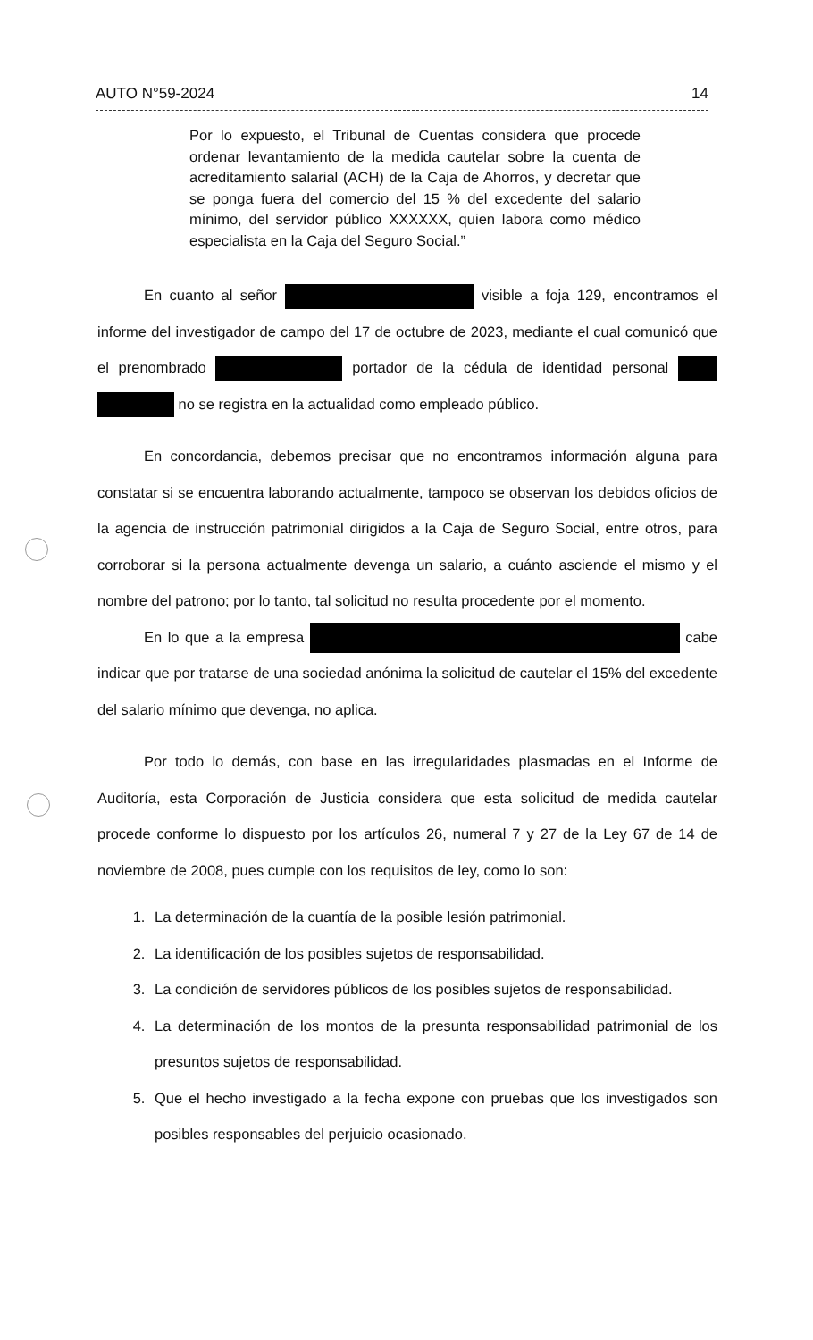AUTO N°59-2024 14
Por lo expuesto, el Tribunal de Cuentas considera que procede ordenar levantamiento de la medida cautelar sobre la cuenta de acreditamiento salarial (ACH) de la Caja de Ahorros, y decretar que se ponga fuera del comercio del 15 % del excedente del salario mínimo, del servidor público XXXXXX, quien labora como médico especialista en la Caja del Seguro Social.”
En cuanto al señor visible a foja 129, encontramos el informe del investigador de campo del 17 de octubre de 2023, mediante el cual comunicó que el prenombrado portador de la cédula de identidad personal no se registra en la actualidad como empleado público.
En concordancia, debemos precisar que no encontramos información alguna para constatar si se encuentra laborando actualmente, tampoco se observan los debidos oficios de la agencia de instrucción patrimonial dirigidos a la Caja de Seguro Social, entre otros, para corroborar si la persona actualmente devenga un salario, a cuánto asciende el mismo y el nombre del patrono; por lo tanto, tal solicitud no resulta procedente por el momento.
En lo que a la empresa cabe indicar que por tratarse de una sociedad anónima la solicitud de cautelar el 15% del excedente del salario mínimo que devenga, no aplica.
Por todo lo demás, con base en las irregularidades plasmadas en el Informe de Auditoría, esta Corporación de Justicia considera que esta solicitud de medida cautelar procede conforme lo dispuesto por los artículos 26, numeral 7 y 27 de la Ley 67 de 14 de noviembre de 2008, pues cumple con los requisitos de ley, como lo son:
1. La determinación de la cuantía de la posible lesión patrimonial.
2. La identificación de los posibles sujetos de responsabilidad.
3. La condición de servidores públicos de los posibles sujetos de responsabilidad.
4. La determinación de los montos de la presunta responsabilidad patrimonial de los presuntos sujetos de responsabilidad.
5. Que el hecho investigado a la fecha expone con pruebas que los investigados son posibles responsables del perjuicio ocasionado.